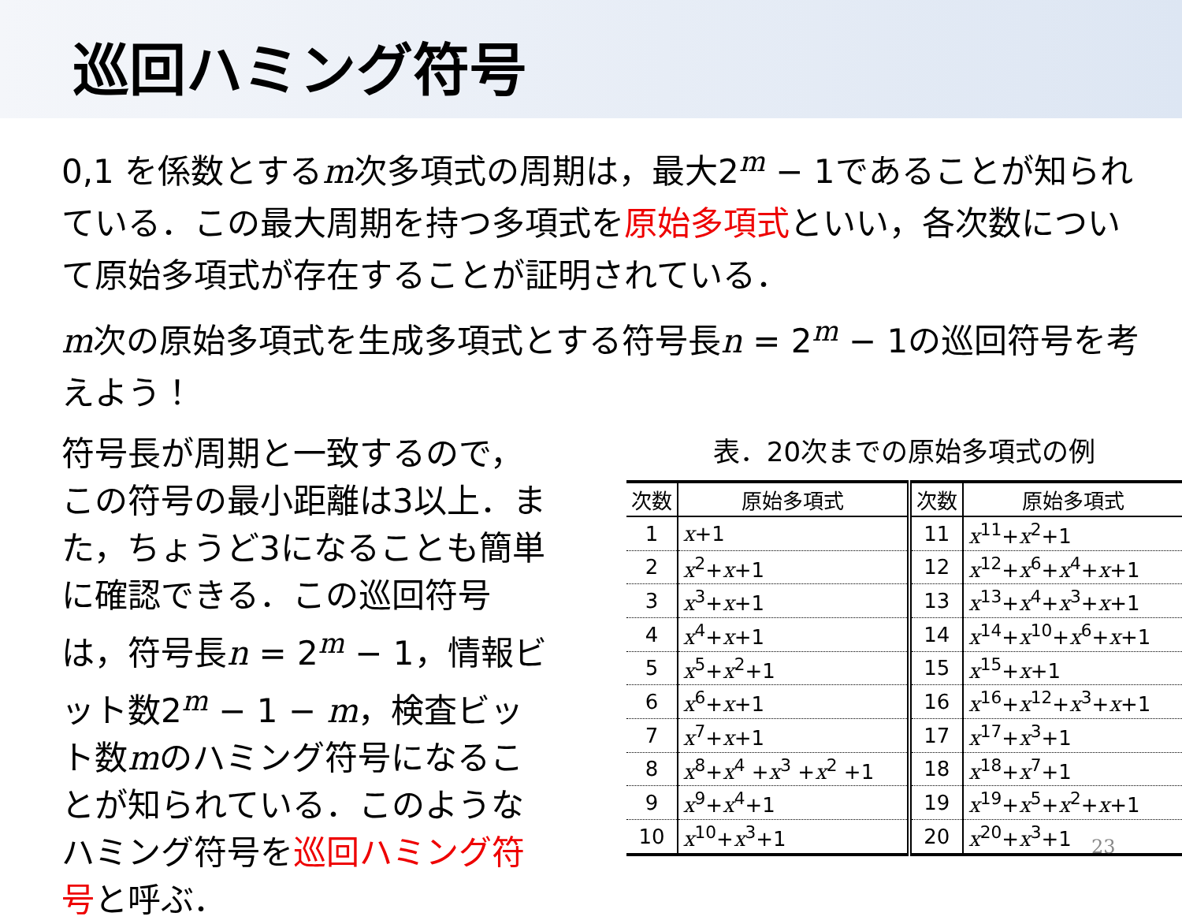巡回ハミング符号
0,1 を係数とするm次多項式の周期は，最大2<sup>m</sup> − 1であることが知られている．この最大周期を持つ多項式を原始多項式といい，各次数について原始多項式が存在することが証明されている．
m次の原始多項式を生成多項式とする符号長n = 2<sup>m</sup> − 1の巡回符号を考えよう！
符号長が周期と一致するので，この符号の最小距離は3以上．また，ちょうど3になることも簡単に確認できる．この巡回符号は，符号長n = 2<sup>m</sup> − 1，情報ビット数2<sup>m</sup> − 1 − m，検査ビット数mのハミング符号になることが知られている．このようなハミング符号を巡回ハミング符号と呼ぶ．
表．20次までの原始多項式の例
| 次数 | 原始多項式 | 次数 | 原始多項式 |
| --- | --- | --- | --- |
| 1 | x +1 | 11 | x<sup>11</sup>+ x<sup>2</sup>+1 |
| 2 | x<sup>2</sup>+ x +1 | 12 | x<sup>12</sup>+ x<sup>6</sup>+ x<sup>4</sup>+ x +1 |
| 3 | x<sup>3</sup>+ x +1 | 13 | x<sup>13</sup>+ x<sup>4</sup>+ x<sup>3</sup>+ x +1 |
| 4 | x<sup>4</sup>+ x +1 | 14 | x<sup>14</sup>+ x<sup>10</sup>+ x<sup>6</sup>+ x +1 |
| 5 | x<sup>5</sup>+ x<sup>2</sup>+1 | 15 | x<sup>15</sup>+ x +1 |
| 6 | x<sup>6</sup>+ x +1 | 16 | x<sup>16</sup>+ x<sup>12</sup>+ x<sup>3</sup>+ x +1 |
| 7 | x<sup>7</sup>+ x +1 | 17 | x<sup>17</sup>+ x<sup>3</sup>+1 |
| 8 | x<sup>8</sup>+ x<sup>4</sup> + x<sup>3</sup> + x<sup>2</sup> +1 | 18 | x<sup>18</sup>+ x<sup>7</sup>+1 |
| 9 | x<sup>9</sup>+ x<sup>4</sup>+1 | 19 | x<sup>19</sup>+ x<sup>5</sup>+ x<sup>2</sup>+ x +1 |
| 10 | x<sup>10</sup>+ x<sup>3</sup>+1 | 20 | x<sup>20</sup>+ x<sup>3</sup>+1 |
23